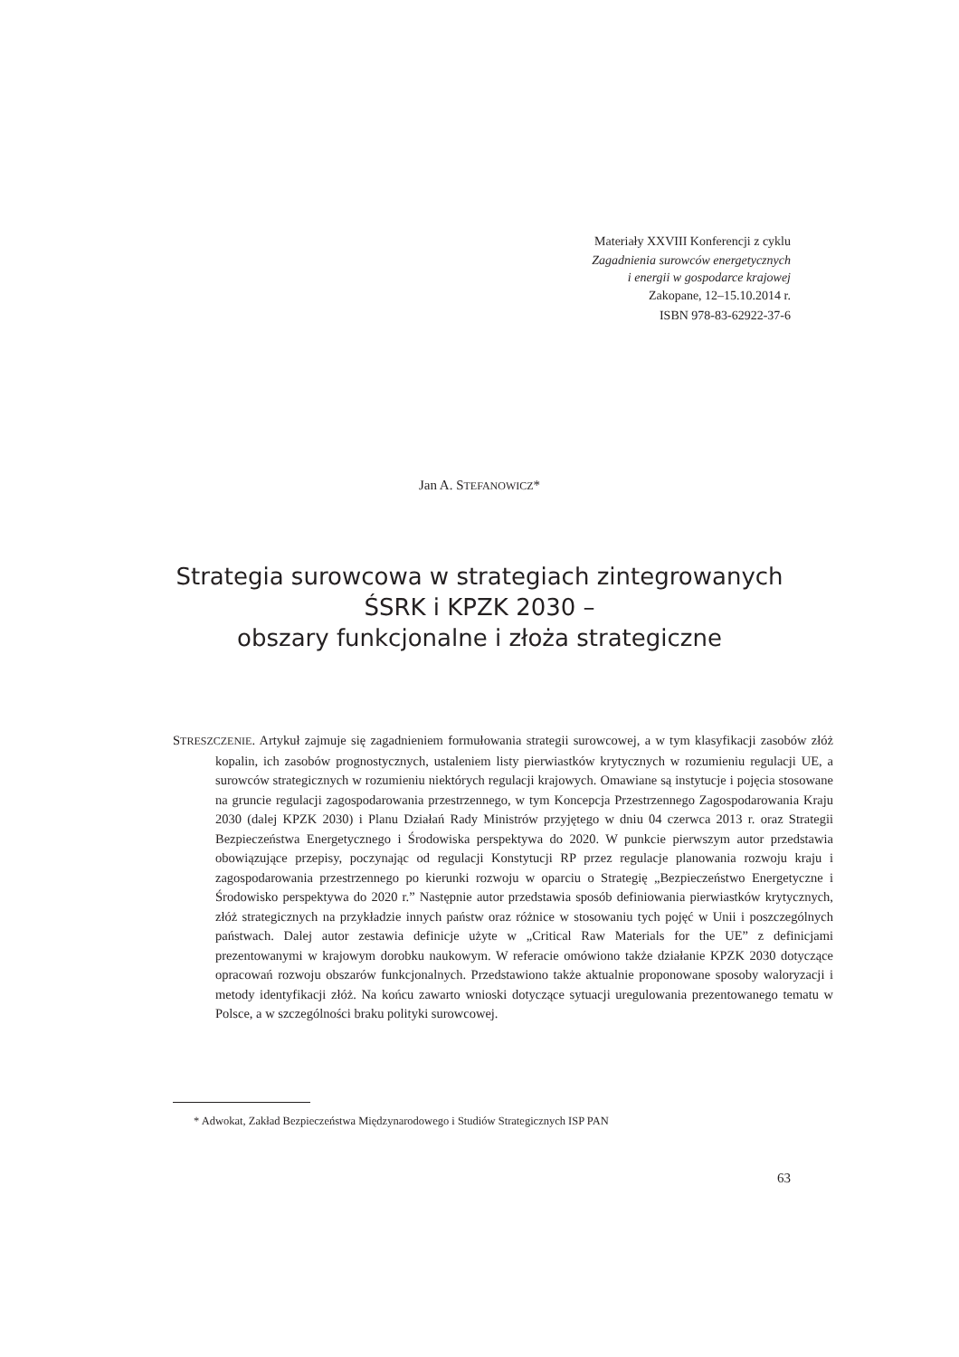Materiały XXVIII Konferencji z cyklu
Zagadnienia surowców energetycznych
i energii w gospodarce krajowej
Zakopane, 12–15.10.2014 r.
ISBN 978-83-62922-37-6
Jan A. STEFANOWICZ*
Strategia surowcowa w strategiach zintegrowanych
ŚSRK i KPZK 2030 –
obszary funkcjonalne i złoża strategiczne
STRESZCZENIE. Artykuł zajmuje się zagadnieniem formułowania strategii surowcowej, a w tym klasyfikacji zasobów złóż kopalin, ich zasobów prognostycznych, ustaleniem listy pierwiastków krytycznych w rozumieniu regulacji UE, a surowców strategicznych w rozumieniu niektórych regulacji krajowych. Omawiane są instytucje i pojęcia stosowane na gruncie regulacji zagospodarowania przestrzennego, w tym Koncepcja Przestrzennego Zagospodarowania Kraju 2030 (dalej KPZK 2030) i Planu Działań Rady Ministrów przyjętego w dniu 04 czerwca 2013 r. oraz Strategii Bezpieczeństwa Energetycznego i Środowiska perspektywa do 2020. W punkcie pierwszym autor przedstawia obowiązujące przepisy, poczynając od regulacji Konstytucji RP przez regulacje planowania rozwoju kraju i zagospodarowania przestrzennego po kierunki rozwoju w oparciu o Strategię „Bezpieczeństwo Energetyczne i Środowisko perspektywa do 2020 r.” Następnie autor przedstawia sposób definiowania pierwiastków krytycznych, złóż strategicznych na przykładzie innych państw oraz różnice w stosowaniu tych pojęć w Unii i poszczególnych państwach. Dalej autor zestawia definicje użyte w „Critical Raw Materials for the UE” z definicjami prezentowanymi w krajowym dorobku naukowym. W referacie omówiono także działanie KPZK 2030 dotyczące opracowań rozwoju obszarów funkcjonalnych. Przedstawiono także aktualnie proponowane sposoby waloryzacji i metody identyfikacji złóż. Na końcu zawarto wnioski dotyczące sytuacji uregulowania prezentowanego tematu w Polsce, a w szczególności braku polityki surowcowej.
* Adwokat, Zakład Bezpieczeństwa Międzynarodowego i Studiów Strategicznych ISP PAN
63